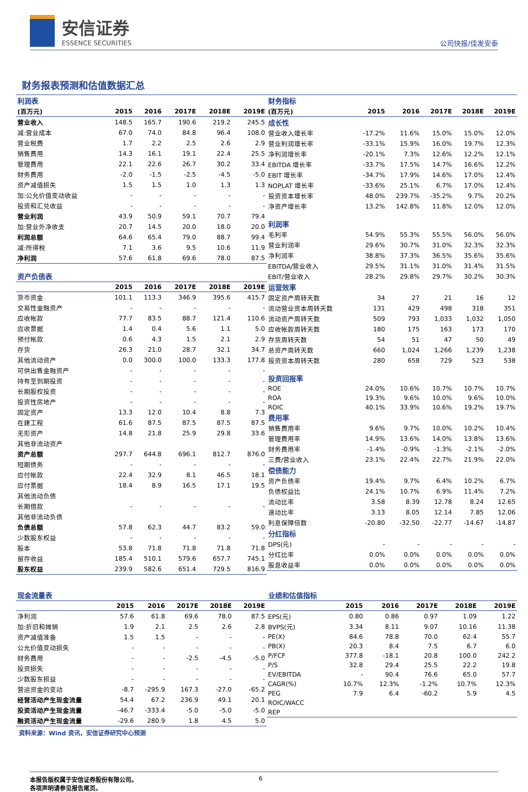安信证券
ESSENCE SECURITIES
公司快报/佳发安泰
财务报表预测和估值数据汇总
| 利润表 | | | | | |
| (百万元) | 2015 | 2016 | 2017E | 2018E | 2019E |
| 营业收入 | 148.5 | 165.7 | 190.6 | 219.2 | 245.5 |
| 减:营业成本 | 67.0 | 74.0 | 84.8 | 96.4 | 108.0 |
| 营业税费 | 1.7 | 2.2 | 2.5 | 2.6 | 2.9 |
| 销售费用 | 14.3 | 16.1 | 19.1 | 22.4 | 25.5 |
| 管理费用 | 22.1 | 22.6 | 26.7 | 30.2 | 33.4 |
| 财务费用 | -2.0 | -1.5 | -2.5 | -4.5 | -5.0 |
| 资产减值损失 | 1.5 | 1.5 | 1.0 | 1.3 | 1.3 |
| 加:公允价值变动收益 | - | - | - | - | - |
| 投资和汇兑收益 | - | - | - | - | - |
| 营业利润 | 43.9 | 50.9 | 59.1 | 70.7 | 79.4 |
| 加:营业外净收支 | 20.7 | 14.5 | 20.0 | 18.0 | 20.0 |
| 利润总额 | 64.6 | 65.4 | 79.0 | 88.7 | 99.4 |
| 减:所得税 | 7.1 | 3.6 | 9.5 | 10.6 | 11.9 |
| 净利润 | 57.6 | 61.8 | 69.6 | 78.0 | 87.5 |
| 资产负债表 | | | | | |
| | 2015 | 2016 | 2017E | 2018E | 2019E |
| 货币资金 | 101.1 | 113.3 | 346.9 | 395.6 | 415.7 |
| 交易性金融资产 | - | - | - | - | - |
| 应收帐款 | 77.7 | 83.5 | 88.7 | 121.4 | 110.6 |
| 应收票据 | 1.4 | 0.4 | 5.6 | 1.1 | 5.0 |
| 预付帐款 | 0.6 | 4.3 | 1.5 | 2.1 | 2.9 |
| 存货 | 26.3 | 21.0 | 28.7 | 32.1 | 34.7 |
| 其他流动资产 | 0.0 | 300.0 | 100.0 | 133.3 | 177.8 |
| 可供出售金融资产 | - | - | - | - | - |
| 持有至到期投资 | - | - | - | - | - |
| 长期股权投资 | - | - | - | - | - |
| 投资性房地产 | - | - | - | - | - |
| 固定资产 | 13.3 | 12.0 | 10.4 | 8.8 | 7.3 |
| 在建工程 | 61.6 | 87.5 | 87.5 | 87.5 | 87.5 |
| 无形资产 | 14.8 | 21.8 | 25.9 | 29.8 | 33.6 |
| 其他非流动资产 | | | | | |
| 资产总额 | 297.7 | 644.8 | 696.1 | 812.7 | 876.0 |
| 短期债务 | - | - | - | - | - |
| 应付帐款 | 22.4 | 32.9 | 8.1 | 46.5 | 18.1 |
| 应付票据 | 18.4 | 8.9 | 16.5 | 17.1 | 19.5 |
| 其他流动负债 | | | | | |
| 长期借款 | - | - | - | - | - |
| 其他非流动负债 | | | | | |
| 负债总额 | 57.8 | 62.3 | 44.7 | 83.2 | 59.0 |
| 少数股东权益 | - | - | - | - | - |
| 股本 | 53.8 | 71.8 | 71.8 | 71.8 | 71.8 |
| 留存收益 | 185.4 | 510.1 | 579.6 | 657.7 | 745.1 |
| 股东权益 | 239.9 | 582.6 | 651.4 | 729.5 | 816.9 |
| 财务指标 | | | | | |
| (百万元) | 2015 | 2016 | 2017E | 2018E | 2019E |
| 成长性 | | | | | |
| 营业收入增长率 | -17.2% | 11.6% | 15.0% | 15.0% | 12.0% |
| 营业利润增长率 | -33.1% | 15.9% | 16.0% | 19.7% | 12.3% |
| 净利润增长率 | -20.1% | 7.3% | 12.6% | 12.2% | 12.1% |
| EBITDA 增长率 | -33.7% | 17.5% | 14.7% | 16.6% | 12.2% |
| EBIT 增长率 | -34.7% | 17.9% | 14.6% | 17.0% | 12.4% |
| NOPLAT 增长率 | -33.6% | 25.1% | 6.7% | 17.0% | 12.4% |
| 投资资本增长率 | 48.0% | 239.7% | -35.2% | 9.7% | 20.2% |
| 净资产增长率 | 13.2% | 142.8% | 11.8% | 12.0% | 12.0% |
| 利润率 | | | | | |
| 毛利率 | 54.9% | 55.3% | 55.5% | 56.0% | 56.0% |
| 营业利润率 | 29.6% | 30.7% | 31.0% | 32.3% | 32.3% |
| 净利润率 | 38.8% | 37.3% | 36.5% | 35.6% | 35.6% |
| EBITDA/营业收入 | 29.5% | 31.1% | 31.0% | 31.4% | 31.5% |
| EBIT/营业收入 | 28.2% | 29.8% | 29.7% | 30.2% | 30.3% |
| 运营效率 | | | | | |
| 固定资产周转天数 | 34 | 27 | 21 | 16 | 12 |
| 流动营业资本周转天数 | 131 | 429 | 498 | 318 | 351 |
| 流动资产周转天数 | 509 | 793 | 1,033 | 1,032 | 1,050 |
| 应收帐款周转天数 | 180 | 175 | 163 | 173 | 170 |
| 存货周转天数 | 54 | 51 | 47 | 50 | 49 |
| 总资产周转天数 | 660 | 1,024 | 1,266 | 1,239 | 1,238 |
| 投资资本周转天数 | 280 | 658 | 729 | 523 | 538 |
| 投资回报率 | | | | | |
| ROE | 24.0% | 10.6% | 10.7% | 10.7% | 10.7% |
| ROA | 19.3% | 9.6% | 10.0% | 9.6% | 10.0% |
| ROIC | 40.1% | 33.9% | 10.6% | 19.2% | 19.7% |
| 费用率 | | | | | |
| 销售费用率 | 9.6% | 9.7% | 10.0% | 10.2% | 10.4% |
| 管理费用率 | 14.9% | 13.6% | 14.0% | 13.8% | 13.6% |
| 财务费用率 | -1.4% | -0.9% | -1.3% | -2.1% | -2.0% |
| 三费/营业收入 | 23.1% | 22.4% | 22.7% | 21.9% | 22.0% |
| 偿债能力 | | | | | |
| 资产负债率 | 19.4% | 9.7% | 6.4% | 10.2% | 6.7% |
| 负债权益比 | 24.1% | 10.7% | 6.9% | 11.4% | 7.2% |
| 流动比率 | 3.58 | 8.39 | 12.78 | 8.24 | 12.65 |
| 速动比率 | 3.13 | 8.05 | 12.14 | 7.85 | 12.06 |
| 利息保障倍数 | -20.80 | -32.50 | -22.77 | -14.67 | -14.87 |
| 分红指标 | | | | | |
| DPS(元) | - | - | - | - | - |
| 分红比率 | 0.0% | 0.0% | 0.0% | 0.0% | 0.0% |
| 股息收益率 | 0.0% | 0.0% | 0.0% | 0.0% | 0.0% |
| 现金流量表 | | | | | |
| | 2015 | 2016 | 2017E | 2018E | 2019E |
| 净利润 | 57.6 | 61.8 | 69.6 | 78.0 | 87.5 |
| 加:折旧和摊销 | 1.9 | 2.1 | 2.5 | 2.6 | 2.8 |
| 资产减值准备 | 1.5 | 1.5 | - | - | - |
| 公允价值变动损失 | - | - | - | - | - |
| 财务费用 | - | - | -2.5 | -4.5 | -5.0 |
| 投资损失 | - | - | - | - | - |
| 少数股东损益 | - | - | - | - | - |
| 营运资金的变动 | -8.7 | -295.9 | 167.3 | -27.0 | -65.2 |
| 经营活动产生现金流量 | 54.4 | 67.2 | 236.9 | 49.1 | 20.1 |
| 投资活动产生现金流量 | -46.7 | -333.4 | -5.0 | -5.0 | -5.0 |
| 融资活动产生现金流量 | -29.6 | 280.9 | 1.8 | 4.5 | 5.0 |
| 业绩和估值指标 | | | | | |
| | 2015 | 2016 | 2017E | 2018E | 2019E |
| EPS(元) | 0.80 | 0.86 | 0.97 | 1.09 | 1.22 |
| BVPS(元) | 3.34 | 8.11 | 9.07 | 10.16 | 11.38 |
| PE(X) | 84.6 | 78.8 | 70.0 | 62.4 | 55.7 |
| PB(X) | 20.3 | 8.4 | 7.5 | 6.7 | 6.0 |
| P/FCF | 377.8 | -18.1 | 20.8 | 100.0 | 242.2 |
| P/S | 32.8 | 29.4 | 25.5 | 22.2 | 19.8 |
| EV/EBITDA | - | 90.4 | 76.6 | 65.0 | 57.7 |
| CAGR(%) | 10.7% | 12.3% | -1.2% | 10.7% | 12.3% |
| PEG | 7.9 | 6.4 | -60.2 | 5.9 | 4.5 |
| ROIC/WACC | | | | | |
| REP | | | | | |
资料来源：Wind 资讯，安信证券研究中心预测
本报告版权属于安信证券股份有限公司。
各项声明请参见报告尾页。
6